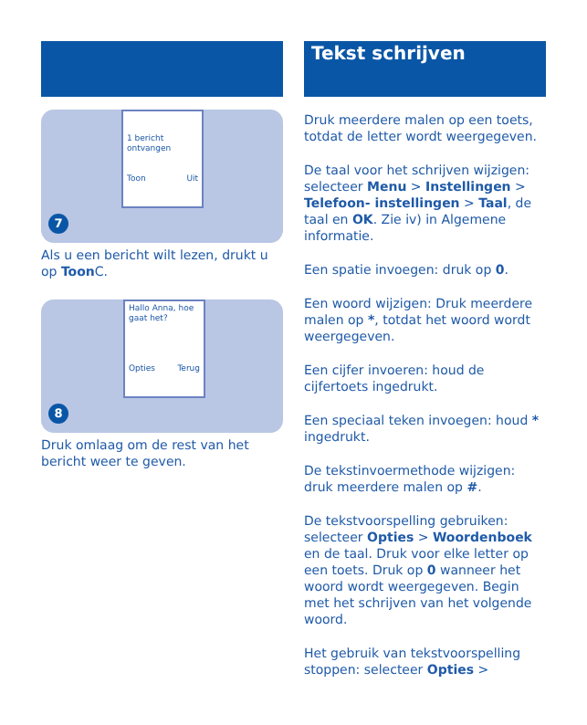1 bericht
ontvangen
Toon Uit
7
Als u een bericht wilt lezen, drukt u op Toon C.
Hallo Anna, hoe gaat het?
Opties Terug
8
Druk omlaag om de rest van het bericht weer te geven.
Tekst schrijven
Druk meerdere malen op een toets, totdat de letter wordt weergegeven.
De taal voor het schrijven wijzigen: selecteer Menu > Instellingen > Telefoon- instellingen > Taal, de taal en OK. Zie iv) in Algemene informatie.
Een spatie invoegen: druk op 0.
Een woord wijzigen: Druk meerdere malen op *, totdat het woord wordt weergegeven.
Een cijfer invoeren: houd de cijfertoets ingedrukt.
Een speciaal teken invoegen: houd * ingedrukt.
De tekstinvoermethode wijzigen: druk meerdere malen op #.
De tekstvoorspelling gebruiken: selecteer Opties > Woordenboek en de taal. Druk voor elke letter op een toets. Druk op 0 wanneer het woord wordt weergegeven. Begin met het schrijven van het volgende woord.
Het gebruik van tekstvoorspelling stoppen: selecteer Opties >